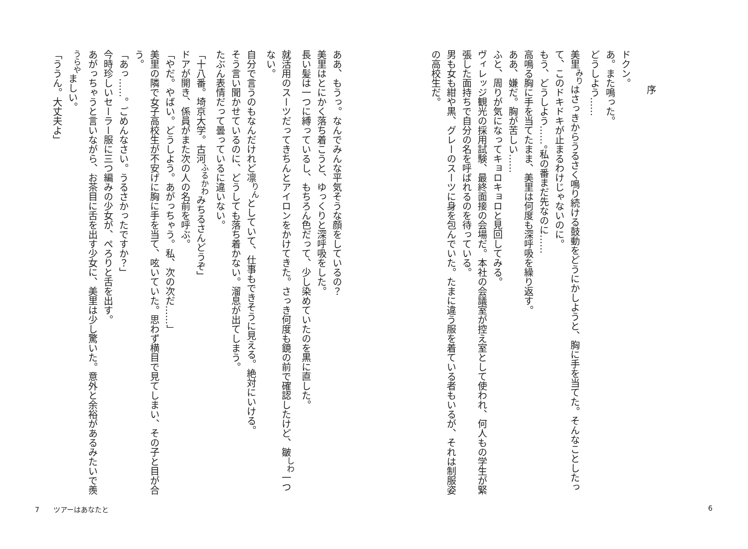序
ドクン。
あ。また鳴った。
どうしよう……
美里<sup>みり</sup>はさっきからうるさく鳴り続ける鼓動をどうにかしようと、胸に手を当てた。そんなことしたって、このドキドキが止まるわけじゃないのに。
もう、どうしよう……。私の番まだ先なのに……
高鳴る胸に手を当てたまま、美里は何度も深呼吸を繰り返す。
ああ、嫌だ。胸が苦しい……
ふと、周りが気になってキョロキョロと見回してみる。
ヴィレッジ観光の採用試験、最終面接の会場だ。本社の会議室が控え室として使われ、何人もの学生が緊張した面持ちで自分の名を呼ばれるのを待っている。
男も女も紺や黒、グレーのスーツに身を包んでいた。たまに違う服を着ている者もいるが、それは制服姿の高校生だ。
ああ、もうっ。なんでみんな平気そうな顔をしているの？
美里はとにかく落ち着こうと、ゆっくりと深呼吸をした。
長い髪は一つに縛っているし、もちろん色だって、少し染めていたのを黒に直した。
就活用のスーツだってきちんとアイロンをかけてきた。さっき何度も鏡の前で確認したけど、皺<sup>しわ</sup>一つない。
自分で言うのもなんだけれど凛<sup>りん</sup>としていて、仕事もできそうに見える。絶対にいける。
そう言い聞かせているのに、どうしても落ち着かない。溜息が出てしまう。
たぶん表情だって曇っているに違いない。
「十八番。埼京大学。古河<sup>ふるかわ</sup>みちるさんどうぞ」
ドアが開き、係員がまた次の人の名前を呼ぶ。
「やだ。やばい。どうしよう。あがっちゃう。私、次の次だ……」
美里の隣で女子高校生が不安げに胸に手を当て、呟いていた。思わず横目で見てしまい、その子と目が合う。
「あっ……。ごめんなさい。うるさかったですか？」
今時珍しいセーラー服に三つ編みの少女が、ぺろりと舌を出す。
あがっちゃうと言いながら、お茶目に舌を出す少女に、美里は少し驚いた。意外と余裕があるみたいで羨<sup>うらや</sup>ましい。
「ううん。大丈夫よ」
7　　ツアーはあなたと 6